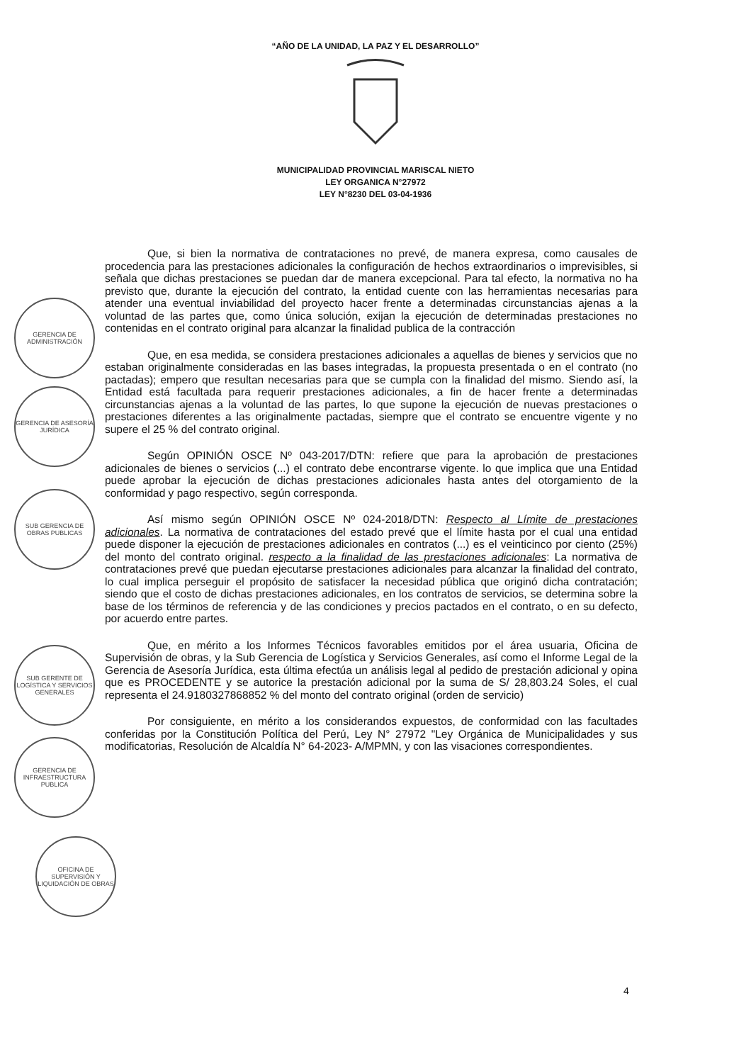“AÑO DE LA UNIDAD, LA PAZ Y EL DESARROLLO”
MUNICIPALIDAD PROVINCIAL MARISCAL NIETO
LEY ORGANICA N°27972
LEY N°8230 DEL 03-04-1936
Que, si bien la normativa de contrataciones no prevé, de manera expresa, como causales de procedencia para las prestaciones adicionales la configuración de hechos extraordinarios o imprevisibles, si señala que dichas prestaciones se puedan dar de manera excepcional. Para tal efecto, la normativa no ha previsto que, durante la ejecución del contrato, la entidad cuente con las herramientas necesarias para atender una eventual inviabilidad del proyecto hacer frente a determinadas circunstancias ajenas a la voluntad de las partes que, como única solución, exijan la ejecución de determinadas prestaciones no contenidas en el contrato original para alcanzar la finalidad publica de la contracción
Que, en esa medida, se considera prestaciones adicionales a aquellas de bienes y servicios que no estaban originalmente consideradas en las bases integradas, la propuesta presentada o en el contrato (no pactadas); empero que resultan necesarias para que se cumpla con la finalidad del mismo. Siendo así, la Entidad está facultada para requerir prestaciones adicionales, a fin de hacer frente a determinadas circunstancias ajenas a la voluntad de las partes, lo que supone la ejecución de nuevas prestaciones o prestaciones diferentes a las originalmente pactadas, siempre que el contrato se encuentre vigente y no supere el 25 % del contrato original.
Según OPINIÓN OSCE Nº 043-2017/DTN: refiere que para la aprobación de prestaciones adicionales de bienes o servicios (...) el contrato debe encontrarse vigente. lo que implica que una Entidad puede aprobar la ejecución de dichas prestaciones adicionales hasta antes del otorgamiento de la conformidad y pago respectivo, según corresponda.
Así mismo según OPINIÓN OSCE Nº 024-2018/DTN: Respecto al Límite de prestaciones adicionales. La normativa de contrataciones del estado prevé que el límite hasta por el cual una entidad puede disponer la ejecución de prestaciones adicionales en contratos (...) es el veinticinco por ciento (25%) del monto del contrato original. respecto a la finalidad de las prestaciones adicionales: La normativa de contrataciones prevé que puedan ejecutarse prestaciones adicionales para alcanzar la finalidad del contrato, lo cual implica perseguir el propósito de satisfacer la necesidad pública que originó dicha contratación; siendo que el costo de dichas prestaciones adicionales, en los contratos de servicios, se determina sobre la base de los términos de referencia y de las condiciones y precios pactados en el contrato, o en su defecto, por acuerdo entre partes.
Que, en mérito a los Informes Técnicos favorables emitidos por el área usuaria, Oficina de Supervisión de obras, y la Sub Gerencia de Logística y Servicios Generales, así como el Informe Legal de la Gerencia de Asesoría Jurídica, esta última efectúa un análisis legal al pedido de prestación adicional y opina que es PROCEDENTE y se autorice la prestación adicional por la suma de S/ 28,803.24 Soles, el cual representa el 24.9180327868852 % del monto del contrato original (orden de servicio)
Por consiguiente, en mérito a los considerandos expuestos, de conformidad con las facultades conferidas por la Constitución Política del Perú, Ley N° 27972 "Ley Orgánica de Municipalidades y sus modificatorias, Resolución de Alcaldía N° 64-2023- A/MPMN, y con las visaciones correspondientes.
GERENCIA DE ADMINISTRACIÓN
GERENCIA DE ASESORÍA JURÍDICA
SUB GERENCIA DE OBRAS PUBLICAS
SUB GERENTE DE LOGÍSTICA Y SERVICIOS GENERALES
GERENCIA DE INFRAESTRUCTURA PUBLICA
OFICINA DE SUPERVISIÓN Y LIQUIDACIÓN DE OBRAS
4